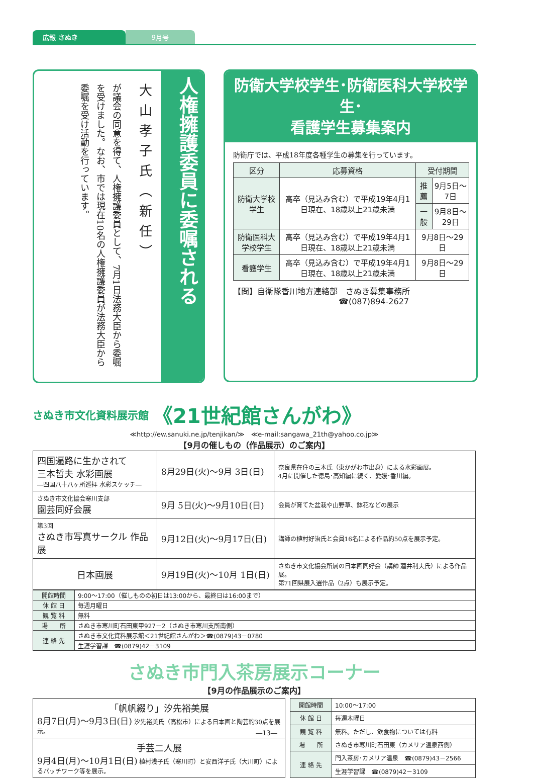広報 さぬき 9月号
人権擁護委員に委嘱される
大山孝子氏（新任）
が議会の同意を得て、人権擁護委員として、7月1日法務大臣から委嘱を受けました。なお、市では現在10名の人権擁護委員が法務大臣から委嘱を受け活動を行っています。
防衛大学校学生･防衛医科大学校学生･
看護学生募集案内
防衛庁では、平成18年度各種学生の募集を行っています。
| 区分 | 応募資格 | 受付期間 | |
| --- | --- | --- | --- |
| 防衛大学校学生 | 高卒（見込み含む）で平成19年4月1日現在、18歳以上21歳未満 | 推薦 | 9月5日～7日 |
| | | 一般 | 9月8日～29日 |
| 防衛医科大学校学生 | 高卒（見込み含む）で平成19年4月1日現在、18歳以上21歳未満 | 9月8日～29日 | |
| 看護学生 | 高卒（見込み含む）で平成19年4月1日現在、18歳以上21歳未満 | 9月8日～29日 | |
【問】自衛隊香川地方連絡部　さぬき募集事務所
☎(087)894-2627
さぬき市文化資料展示館 《21世紀館さんがわ》
≪http://ew.sanuki.ne.jp/tenjikan/≫　≪e-mail:sangawa_21th@yahoo.co.jp≫
【9月の催しもの（作品展示）のご案内】
| 四国遍路に生かされて 三本哲夫 水彩画展 ―四国八十八ヶ所巡拝 水彩スケッチ― | 8月29日(火)～9月 3日(日) | 奈良県在住の三本氏（東かがわ市出身）による水彩画展。 4月に開催した徳島･高知編に続く、愛媛･香川編。 |
| さぬき市文化協会寒川支部 園芸同好会展 | 9月 5日(火)～9月10日(日) | 会員が育てた盆栽や山野草、鉢花などの展示 |
| 第3回 さぬき市写真サークル 作品展 | 9月12日(火)～9月17日(日) | 講師の植村好治氏と会員16名による作品約50点を展示予定。 |
| 日本画展 | 9月19日(火)～10月 1日(日) | さぬき市文化協会所属の日本画同好会（講師 蓮井利夫氏）による作品展。 第71回県展入選作品（2点）も展示予定。 |
| 開館時間 | 9:00～17:00（催しものの初日は13:00から、最終日は16:00まで） |
| 休 館 日 | 毎週月曜日 |
| 観 覧 料 | 無料 |
| 場 所 | さぬき市寒川町石田東甲927－2（さぬき市寒川支所南側） |
| 連 絡 先 | さぬき市文化資料展示館＜21世紀館さんがわ＞☎(0879)43－0780 |
| | 生涯学習課 ☎(0879)42－3109 |
さぬき市門入茶房展示コーナー
【9月の作品展示のご案内】
| 「帆帆綴り」汐先裕美展 8月7日(月)～9月3日(日) 汐先裕美氏（高松市）による日本画と陶芸約30点を展示。 |
| 手芸二人展 9月4日(月)～10月1日(日) 植村浅子氏（寒川町）と安西洋子氏（大川町）によるパッチワーク等を展示。 |
| 開館時間 | 10:00～17:00 |
| 休 館 日 | 毎週木曜日 |
| 観 覧 料 | 無料。ただし、飲食物については有料 |
| 場 所 | さぬき市寒川町石田東（カメリア温泉西側） |
| 連 絡 先 | 門入茶房･カメリア温泉 ☎(0879)43－2566 |
| | 生涯学習課 ☎(0879)42－3109 |
―13―